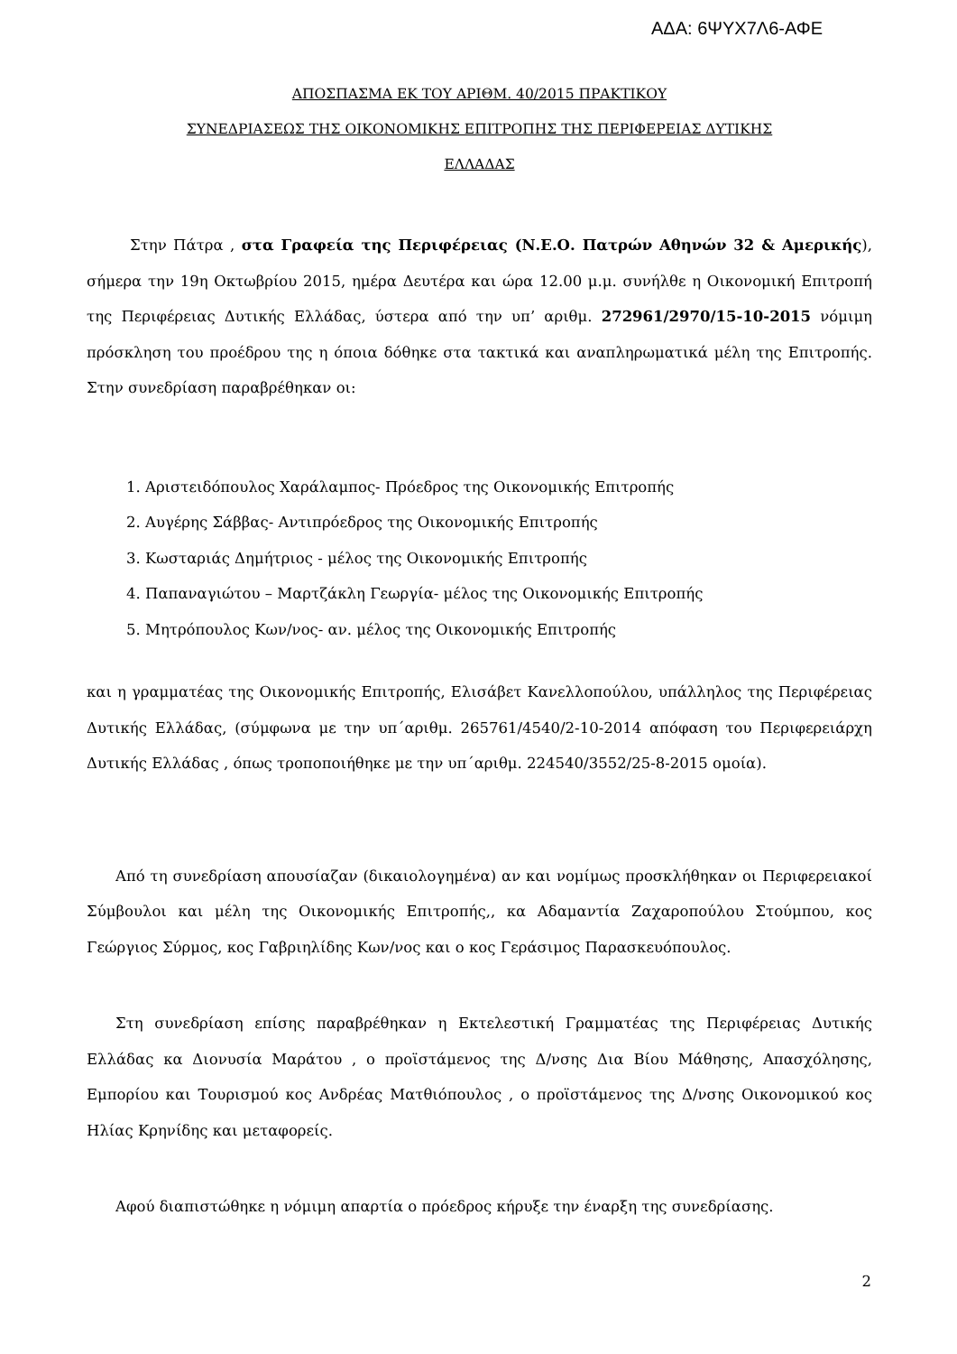ΑΔΑ: 6ΨΥΧ7Λ6-ΑΦΕ
ΑΠΟΣΠΑΣΜΑ ΕΚ ΤΟΥ ΑΡΙΘΜ. 40/2015 ΠΡΑΚΤΙΚΟΥ
ΣΥΝΕΔΡΙΑΣΕΩΣ ΤΗΣ ΟΙΚΟΝΟΜΙΚΗΣ ΕΠΙΤΡΟΠΗΣ ΤΗΣ ΠΕΡΙΦΕΡΕΙΑΣ ΔΥΤΙΚΗΣ
ΕΛΛΑΔΑΣ
Στην Πάτρα , στα Γραφεία της Περιφέρειας (Ν.Ε.Ο. Πατρών Αθηνών 32 & Αμερικής), σήμερα την 19η Οκτωβρίου 2015, ημέρα Δευτέρα και ώρα 12.00 μ.μ. συνήλθε η Οικονομική Επιτροπή της Περιφέρειας Δυτικής Ελλάδας, ύστερα από την υπ’ αριθμ. 272961/2970/15-10-2015 νόμιμη πρόσκληση του προέδρου της η όποια δόθηκε στα τακτικά και αναπληρωματικά μέλη της Επιτροπής. Στην συνεδρίαση παραβρέθηκαν οι:
1. Αριστειδόπουλος Χαράλαμπος- Πρόεδρος της Οικονομικής Επιτροπής
2. Αυγέρης Σάββας- Αντιπρόεδρος της Οικονομικής Επιτροπής
3. Κωσταριάς Δημήτριος - μέλος της Οικονομικής Επιτροπής
4. Παπαναγιώτου – Μαρτζάκλη Γεωργία- μέλος της Οικονομικής Επιτροπής
5. Μητρόπουλος Κων/νος- αν. μέλος της Οικονομικής Επιτροπής
και η γραμματέας της Οικονομικής Επιτροπής, Ελισάβετ Κανελλοπούλου, υπάλληλος της Περιφέρειας Δυτικής Ελλάδας, (σύμφωνα με την υπ΄αριθμ. 265761/4540/2-10-2014 απόφαση του Περιφερειάρχη Δυτικής Ελλάδας , όπως τροποποιήθηκε με την υπ΄αριθμ. 224540/3552/25-8-2015 ομοία).
Από τη συνεδρίαση απουσίαζαν (δικαιολογημένα) αν και νομίμως προσκλήθηκαν οι Περιφερειακοί Σύμβουλοι και μέλη της Οικονομικής Επιτροπής,, κα Αδαμαντία Ζαχαροπούλου Στούμπου, κος Γεώργιος Σύρμος, κος Γαβριηλίδης Κων/νος και ο κος Γεράσιμος Παρασκευόπουλος.
Στη συνεδρίαση επίσης παραβρέθηκαν η Εκτελεστική Γραμματέας της Περιφέρειας Δυτικής Ελλάδας κα Διονυσία Μαράτου , ο προϊστάμενος της Δ/νσης Δια Βίου Μάθησης, Απασχόλησης, Εμπορίου και Τουρισμού κος Ανδρέας Ματθιόπουλος , ο προϊστάμενος της Δ/νσης Οικονομικού κος Ηλίας Κρηνίδης και μεταφορείς.
Αφού διαπιστώθηκε η νόμιμη απαρτία ο πρόεδρος κήρυξε την έναρξη της συνεδρίασης.
2